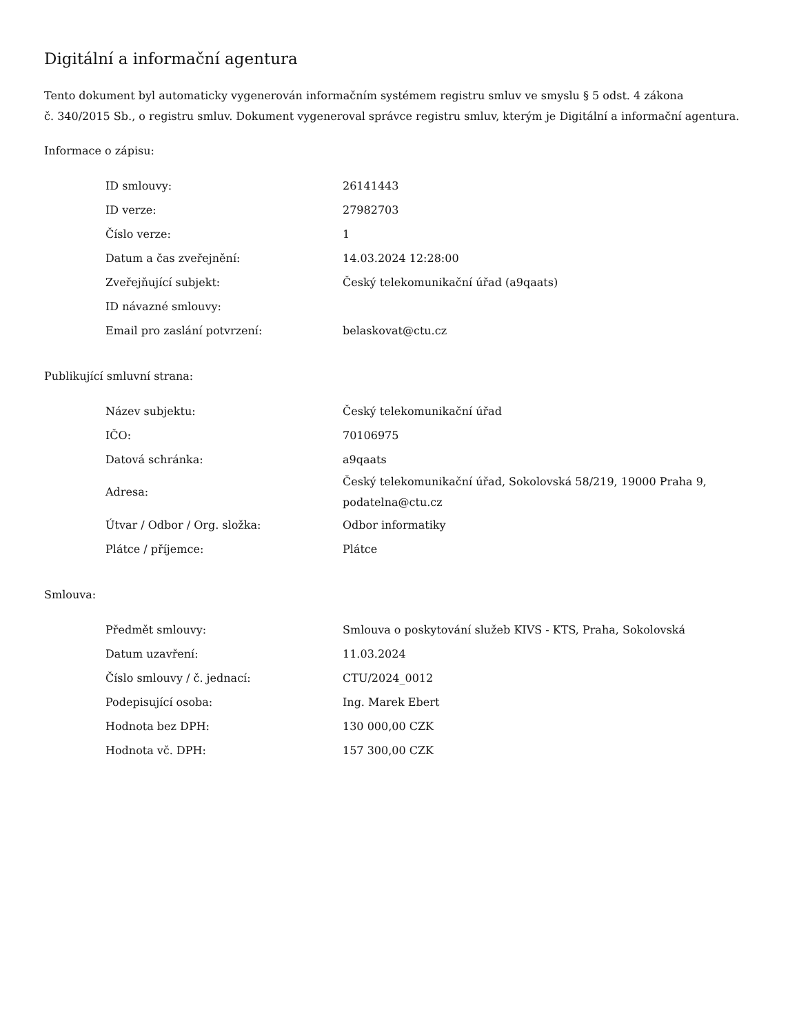Digitální a informační agentura
Tento dokument byl automaticky vygenerován informačním systémem registru smluv ve smyslu § 5 odst. 4 zákona
č. 340/2015 Sb., o registru smluv. Dokument vygeneroval správce registru smluv, kterým je Digitální a informační agentura.
Informace o zápisu:
| ID smlouvy: | 26141443 |
| ID verze: | 27982703 |
| Číslo verze: | 1 |
| Datum a čas zveřejnění: | 14.03.2024 12:28:00 |
| Zveřejňující subjekt: | Český telekomunikační úřad (a9qaats) |
| ID návazné smlouvy: | |
| Email pro zaslání potvrzení: | belaskovat@ctu.cz |
Publikující smluvní strana:
| Název subjektu: | Český telekomunikační úřad |
| IČO: | 70106975 |
| Datová schránka: | a9qaats |
| Adresa: | Český telekomunikační úřad, Sokolovská 58/219, 19000 Praha 9, podatelna@ctu.cz |
| Útvar / Odbor / Org. složka: | Odbor informatiky |
| Plátce / příjemce: | Plátce |
Smlouva:
| Předmět smlouvy: | Smlouva o poskytování služeb KIVS - KTS, Praha, Sokolovská |
| Datum uzavření: | 11.03.2024 |
| Číslo smlouvy / č. jednací: | CTU/2024_0012 |
| Podepisující osoba: | Ing. Marek Ebert |
| Hodnota bez DPH: | 130 000,00 CZK |
| Hodnota vč. DPH: | 157 300,00 CZK |